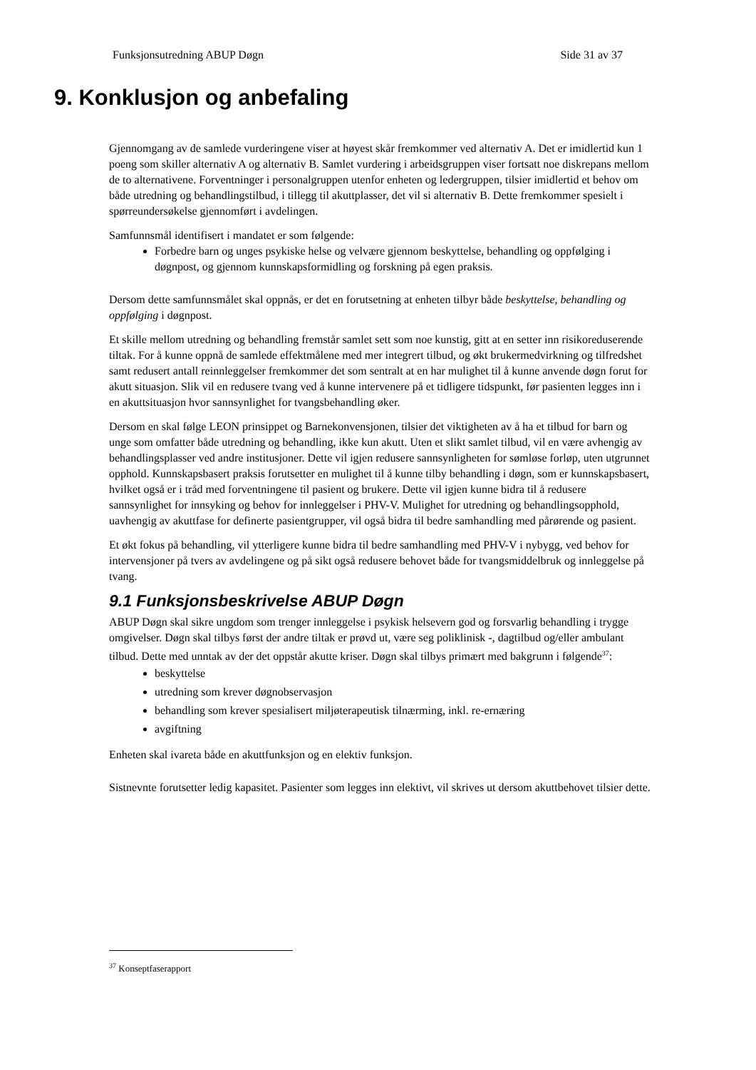Funksjonsutredning ABUP Døgn Side 31 av 37
9. Konklusjon og anbefaling
Gjennomgang av de samlede vurderingene viser at høyest skår fremkommer ved alternativ A. Det er imidlertid kun 1 poeng som skiller alternativ A og alternativ B. Samlet vurdering i arbeidsgruppen viser fortsatt noe diskrepans mellom de to alternativene. Forventninger i personalgruppen utenfor enheten og ledergruppen, tilsier imidlertid et behov om både utredning og behandlingstilbud, i tillegg til akuttplasser, det vil si alternativ B. Dette fremkommer spesielt i spørreundersøkelse gjennomført i avdelingen.
Samfunnsmål identifisert i mandatet er som følgende:
Forbedre barn og unges psykiske helse og velvære gjennom beskyttelse, behandling og oppfølging i døgnpost, og gjennom kunnskapsformidling og forskning på egen praksis.
Dersom dette samfunnsmålet skal oppnås, er det en forutsetning at enheten tilbyr både beskyttelse, behandling og oppfølging i døgnpost.
Et skille mellom utredning og behandling fremstår samlet sett som noe kunstig, gitt at en setter inn risikoreduserende tiltak. For å kunne oppnå de samlede effektmålene med mer integrert tilbud, og økt brukermedvirkning og tilfredshet samt redusert antall reinnleggelser fremkommer det som sentralt at en har mulighet til å kunne anvende døgn forut for akutt situasjon. Slik vil en redusere tvang ved å kunne intervenere på et tidligere tidspunkt, før pasienten legges inn i en akuttsituasjon hvor sannsynlighet for tvangsbehandling øker.
Dersom en skal følge LEON prinsippet og Barnekonvensjonen, tilsier det viktigheten av å ha et tilbud for barn og unge som omfatter både utredning og behandling, ikke kun akutt. Uten et slikt samlet tilbud, vil en være avhengig av behandlingsplasser ved andre institusjoner. Dette vil igjen redusere sannsynligheten for sømløse forløp, uten utgrunnet opphold. Kunnskapsbasert praksis forutsetter en mulighet til å kunne tilby behandling i døgn, som er kunnskapsbasert, hvilket også er i tråd med forventningene til pasient og brukere. Dette vil igjen kunne bidra til å redusere sannsynlighet for innsyking og behov for innleggelser i PHV-V. Mulighet for utredning og behandlingsopphold, uavhengig av akuttfase for definerte pasientgrupper, vil også bidra til bedre samhandling med pårørende og pasient.
Et økt fokus på behandling, vil ytterligere kunne bidra til bedre samhandling med PHV-V i nybygg, ved behov for intervensjoner på tvers av avdelingene og på sikt også redusere behovet både for tvangsmiddelbruk og innleggelse på tvang.
9.1 Funksjonsbeskrivelse ABUP Døgn
ABUP Døgn skal sikre ungdom som trenger innleggelse i psykisk helsevern god og forsvarlig behandling i trygge omgivelser. Døgn skal tilbys først der andre tiltak er prøvd ut, være seg poliklinisk -, dagtilbud og/eller ambulant tilbud. Dette med unntak av der det oppstår akutte kriser. Døgn skal tilbys primært med bakgrunn i følgende<sup>37</sup>:
beskyttelse
utredning som krever døgnobservasjon
behandling som krever spesialisert miljøterapeutisk tilnærming, inkl. re-ernæring
avgiftning
Enheten skal ivareta både en akuttfunksjon og en elektiv funksjon.
Sistnevnte forutsetter ledig kapasitet. Pasienter som legges inn elektivt, vil skrives ut dersom akuttbehovet tilsier dette.
<sup>37</sup> Konseptfaserapport